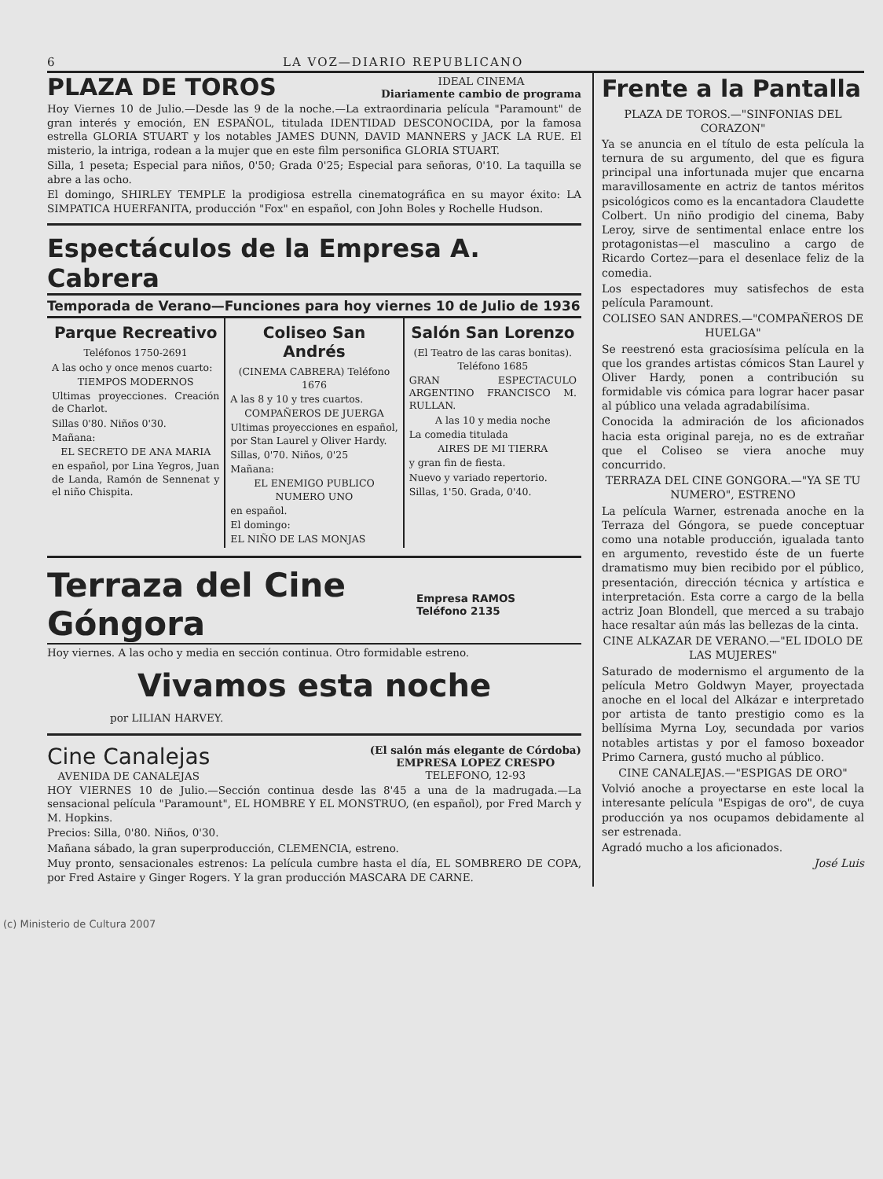6 LA VOZ—DIARIO REPUBLICANO
PLAZA DE TOROS
IDEAL CINEMA
Diariamente cambio de programa
Hoy Viernes 10 de Julio.—Desde las 9 de la noche.—La extraordinaria película "Paramount" de gran interés y emoción, EN ESPAÑOL, titulada IDENTIDAD DESCONOCIDA, por la famosa estrella GLORIA STUART y los notables JAMES DUNN, DAVID MANNERS y JACK LA RUE. El misterio, la intriga, rodean a la mujer que en este film personifica GLORIA STUART.
Silla, 1 peseta; Especial para niños, 0'50; Grada 0'25; Especial para señoras, 0'10. La taquilla se abre a las ocho.
El domingo, SHIRLEY TEMPLE la prodigiosa estrella cinematográfica en su mayor éxito: LA SIMPATICA HUERFANITA, producción "Fox" en español, con John Boles y Rochelle Hudson.
Espectáculos de la Empresa A. Cabrera
Temporada de Verano—Funciones para hoy viernes 10 de Julio de 1936
Parque Recreativo
Teléfonos 1750-2691
A las ocho y once menos cuarto:
TIEMPOS MODERNOS
Ultimas proyecciones. Creación de Charlot.
Sillas 0'80. Niños 0'30.
Mañana:
EL SECRETO DE ANA MARIA
en español, por Lina Yegros, Juan de Landa, Ramón de Sennenat y el niño Chispita.
Coliseo San Andrés
(CINEMA CABRERA) Teléfono 1676
A las 8 y 10 y tres cuartos.
COMPAÑEROS DE JUERGA
Ultimas proyecciones en español, por Stan Laurel y Oliver Hardy.
Sillas, 0'70. Niños, 0'25
Mañana:
EL ENEMIGO PUBLICO NUMERO UNO
en español.
El domingo:
EL NIÑO DE LAS MONJAS
Salón San Lorenzo
(El Teatro de las caras bonitas). Teléfono 1685
GRAN ESPECTACULO ARGENTINO FRANCISCO M. RULLAN.
A las 10 y media noche
La comedia titulada
AIRES DE MI TIERRA
y gran fin de fiesta.
Nuevo y variado repertorio.
Sillas, 1'50. Grada, 0'40.
Terraza del Cine Góngora
Empresa RAMOS
Teléfono 2135
Hoy viernes. A las ocho y media en sección continua. Otro formidable estreno.
Vivamos esta noche
por LILIAN HARVEY.
Cine Canalejas
AVENIDA DE CANALEJAS
(El salón más elegante de Córdoba)
EMPRESA LOPEZ CRESPO
TELEFONO, 12-93
HOY VIERNES 10 de Julio.—Sección continua desde las 8'45 a una de la madrugada.—La sensacional película "Paramount", EL HOMBRE Y EL MONSTRUO, (en español), por Fred March y M. Hopkins.
Precios: Silla, 0'80. Niños, 0'30.
Mañana sábado, la gran superproducción, CLEMENCIA, estreno.
Muy pronto, sensacionales estrenos: La película cumbre hasta el día, EL SOMBRERO DE COPA, por Fred Astaire y Ginger Rogers. Y la gran producción MASCARA DE CARNE.
Frente a la Pantalla
PLAZA DE TOROS.—"SINFONIAS DEL CORAZON"
Ya se anuncia en el título de esta película la ternura de su argumento, del que es figura principal una infortunada mujer que encarna maravillosamente en actriz de tantos méritos psicológicos como es la encantadora Claudette Colbert. Un niño prodigio del cinema, Baby Leroy, sirve de sentimental enlace entre los protagonistas—el masculino a cargo de Ricardo Cortez—para el desenlace feliz de la comedia.
Los espectadores muy satisfechos de esta película Paramount.
COLISEO SAN ANDRES.—"COMPAÑEROS DE HUELGA"
Se reestrenó esta graciosísima película en la que los grandes artistas cómicos Stan Laurel y Oliver Hardy, ponen a contribución su formidable vis cómica para lograr hacer pasar al público una velada agradabilísima.
Conocida la admiración de los aficionados hacia esta original pareja, no es de extrañar que el Coliseo se viera anoche muy concurrido.
TERRAZA DEL CINE GONGORA.—"YA SE TU NUMERO", ESTRENO
La película Warner, estrenada anoche en la Terraza del Góngora, se puede conceptuar como una notable producción, igualada tanto en argumento, revestido éste de un fuerte dramatismo muy bien recibido por el público, presentación, dirección técnica y artística e interpretación. Esta corre a cargo de la bella actriz Joan Blondell, que merced a su trabajo hace resaltar aún más las bellezas de la cinta.
CINE ALKAZAR DE VERANO.—"EL IDOLO DE LAS MUJERES"
Saturado de modernismo el argumento de la película Metro Goldwyn Mayer, proyectada anoche en el local del Alkázar e interpretado por artista de tanto prestigio como es la bellísima Myrna Loy, secundada por varios notables artistas y por el famoso boxeador Primo Carnera, gustó mucho al público.
CINE CANALEJAS.—"ESPIGAS DE ORO"
Volvió anoche a proyectarse en este local la interesante película "Espigas de oro", de cuya producción ya nos ocupamos debidamente al ser estrenada.
Agradó mucho a los aficionados.
José Luis
(c) Ministerio de Cultura 2007